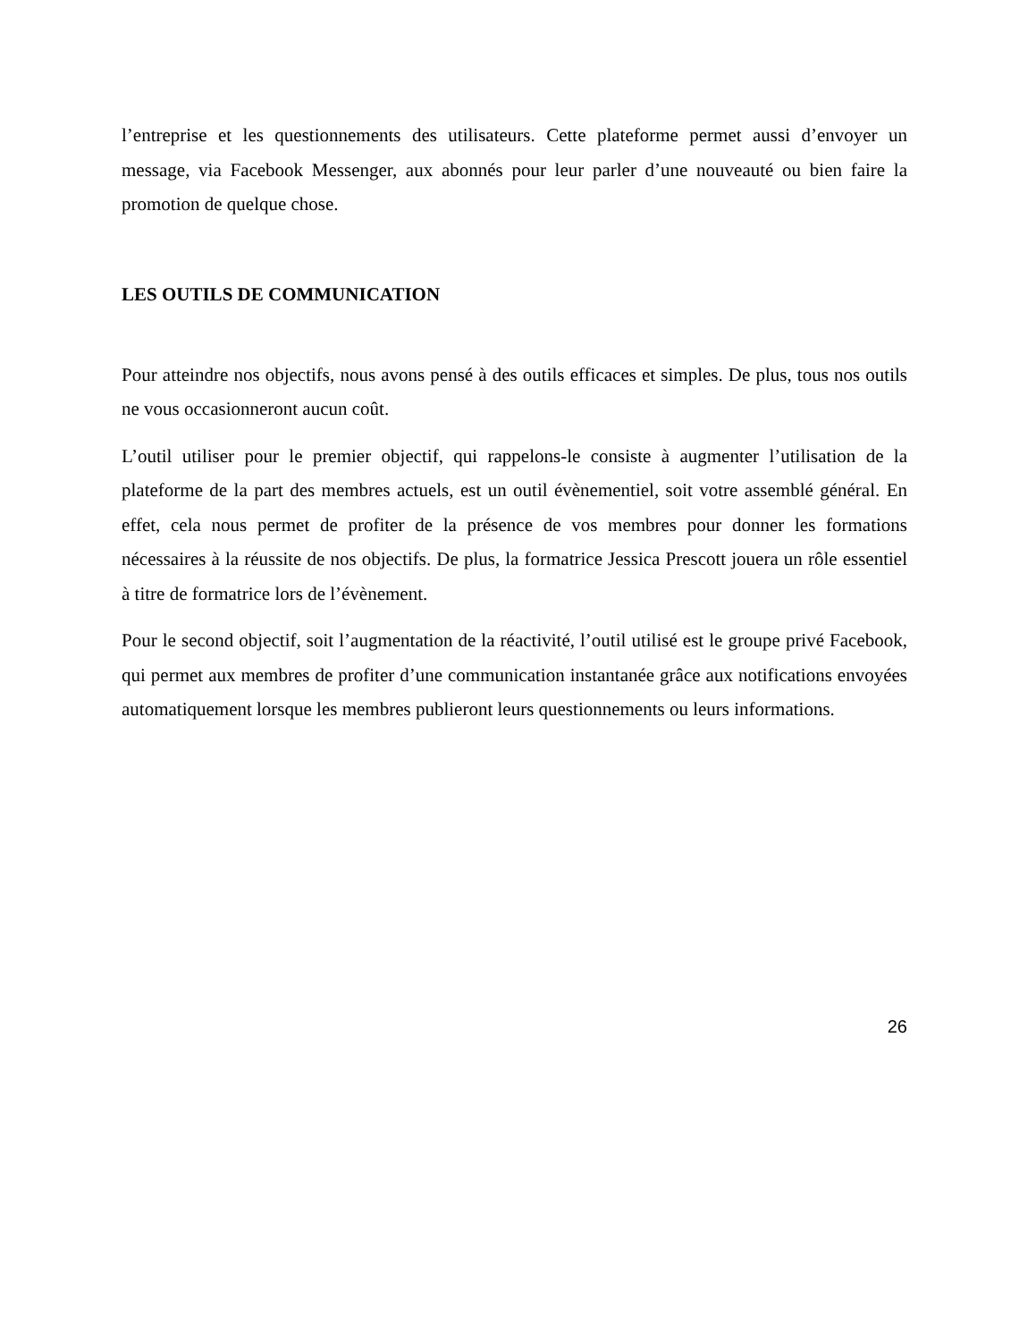l’entreprise et les questionnements des utilisateurs. Cette plateforme permet aussi d’envoyer un message, via Facebook Messenger, aux abonnés pour leur parler d’une nouveauté ou bien faire la promotion de quelque chose.
LES OUTILS DE COMMUNICATION
Pour atteindre nos objectifs, nous avons pensé à des outils efficaces et simples. De plus, tous nos outils ne vous occasionneront aucun coût.
L’outil utiliser pour le premier objectif, qui rappelons-le consiste à augmenter l’utilisation de la plateforme de la part des membres actuels, est un outil évènementiel, soit votre assemblé général. En effet, cela nous permet de profiter de la présence de vos membres pour donner les formations nécessaires à la réussite de nos objectifs. De plus, la formatrice Jessica Prescott jouera un rôle essentiel à titre de formatrice lors de l’évènement.
Pour le second objectif, soit l’augmentation de la réactivité, l’outil utilisé est le groupe privé Facebook, qui permet aux membres de profiter d’une communication instantanée grâce aux notifications envoyées automatiquement lorsque les membres publieront leurs questionnements ou leurs informations.
26